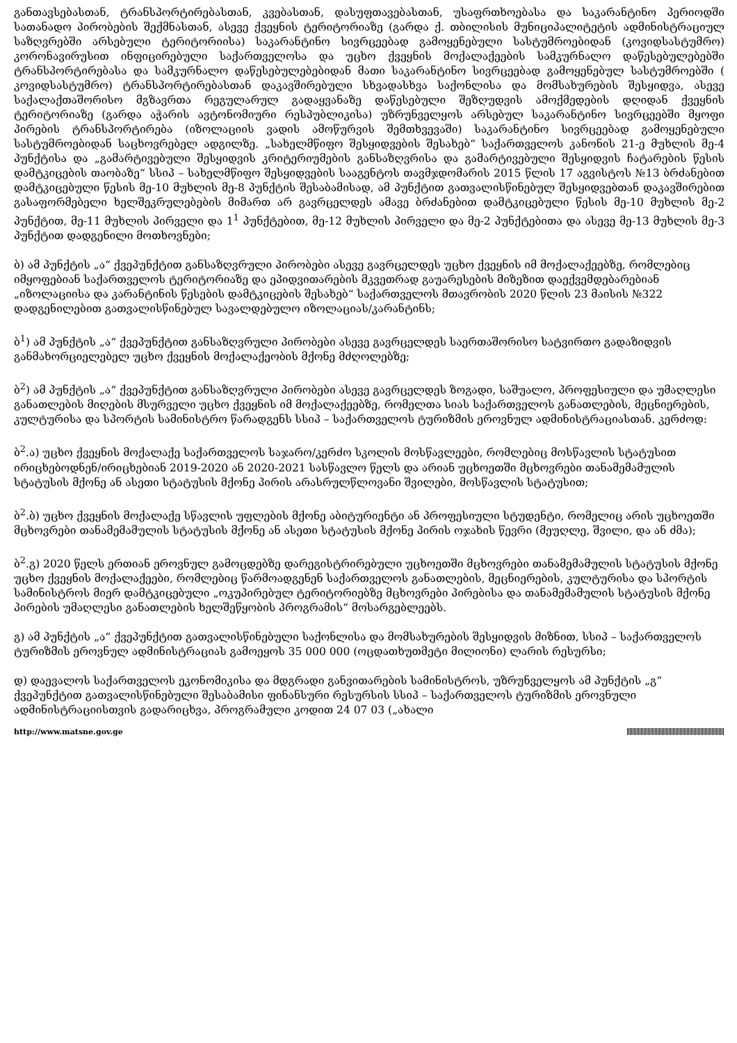განთავსებასთან, ტრანსპორტირებასთან, კვებასთან, დასუფთავებასთან, უსაფრთხოებასა და საკარანტინო პერიოდში სათანადო პირობების შექმნასთან, ასევე ქვეყნის ტერიტორიაზე (გარდა ქ. თბილისის მუნიციპალიტეტის ადმინისტრაციულ საზღვრებში არსებული ტერიტორიისა) საკარანტინო სივრცეებად გამოყენებული სასტუმროებიდან (კოვიდსასტუმრო) კორონავირუსით ინფიცირებული საქართველოსა და უცხო ქვეყნის მოქალაქეების სამკურნალო დაწესებულებებში ტრანსპორტირებასა და სამკურნალო დაწესებულებებიდან მათი საკარანტინო სივრცეებად გამოყენებულ სასტუმროებში ( კოვიდსასტუმრო) ტრანსპორტირებასთან დაკავშირებული სხვადასხვა საქონლისა და მომსახურების შესყიდვა, ასევე საქალაქთაშორისო მგზავრთა რეგულარულ გადაყვანაზე დაწესებული შეზღუდვის ამოქმედების დღიდან ქვეყნის ტერიტორიაზე (გარდა აჭარის ავტონომიური რესპუბლიკისა) უზრუნველყოს არსებულ საკარანტინო სივრცეებში მყოფი პირების ტრანსპორტირება (იზოლაციის ვადის ამოწურვის შემთხვევაში) საკარანტინო სივრცეებად გამოყენებული სასტუმროებიდან საცხოვრებელ ადგილზე. „სახელმწიფო შესყიდვების შესახებ“ საქართველოს კანონის 21-ე მუხლის მე-4 პუნქტისა და „გამარტივებული შესყიდვის კრიტერიუმების განსაზღვრისა და გამარტივებული შესყიდვის ჩატარების წესის დამტკიცების თაობაზე“ სსიპ – სახელმწიფო შესყიდვების სააგენტოს თავმჯდომარის 2015 წლის 17 აგვისტოს №13 ბრძანებით დამტკიცებული წესის მე-10 მუხლის მე-8 პუნქტის შესაბამისად, ამ პუნქტით გათვალისწინებულ შესყიდვებთან დაკავშირებით გასაფორმებელი ხელშეკრულებების მიმართ არ გავრცელდეს ამავე ბრძანებით დამტკიცებული წესის მე-10 მუხლის მე-2 პუნქტით, მე-11 მუხლის პირველი და 1<sup>1</sup> პუნქტებით, მე-12 მუხლის პირველი და მე-2 პუნქტებითა და ასევე მე-13 მუხლის მე-3 პუნქტით დადგენილი მოთხოვნები;
ბ) ამ პუნქტის „ა“ ქვეპუნქტით განსაზღვრული პირობები ასევე გავრცელდეს უცხო ქვეყნის იმ მოქალაქეებზე, რომლებიც იმყოფებიან საქართველოს ტერიტორიაზე და ეპიდვითარების მკვეთრად გაუარესების მიზეზით დაექვემდებარებიან „იზოლაციისა და კარანტინის წესების დამტკიცების შესახებ“ საქართველოს მთავრობის 2020 წლის 23 მაისის №322 დადგენილებით გათვალისწინებულ სავალდებულო იზოლაციას/კარანტინს;
ბ<sup>1</sup>) ამ პუნქტის „ა“ ქვეპუნქტით განსაზღვრული პირობები ასევე გავრცელდეს საერთაშორისო სატვირთო გადაზიდვის განმახორციელებელ უცხო ქვეყნის მოქალაქეობის მქონე მძღოლებზე;
ბ<sup>2</sup>) ამ პუნქტის „ა“ ქვეპუნქტით განსაზღვრული პირობები ასევე გავრცელდეს ზოგადი, საშუალო, პროფესიული და უმაღლესი განათლების მიღების მსურველი უცხო ქვეყნის იმ მოქალაქეებზე, რომელთა სიას საქართველოს განათლების, მეცნიერების, კულტურისა და სპორტის სამინისტრო წარადგენს სსიპ – საქართველოს ტურიზმის ეროვნულ ადმინისტრაციასთან. კერძოდ:
ბ<sup>2</sup>.ა) უცხო ქვეყნის მოქალაქე საქართველოს საჯარო/კერძო სკოლის მოსწავლეები, რომლებიც მოსწავლის სტატუსით ირიცხებოდნენ/ირიცხებიან 2019-2020 ან 2020-2021 სასწავლო წელს და არიან უცხოეთში მცხოვრები თანამემამულის სტატუსის მქონე ან ასეთი სტატუსის მქონე პირის არასრულწლოვანი შვილები, მოსწავლის სტატუსით;
ბ<sup>2</sup>.ბ) უცხო ქვეყნის მოქალაქე სწავლის უფლების მქონე აბიტურიენტი ან პროფესიული სტუდენტი, რომელიც არის უცხოეთში მცხოვრები თანამემამულის სტატუსის მქონე ან ასეთი სტატუსის მქონე პირის ოჯახის წევრი (მეუღლე, შვილი, და ან ძმა);
ბ<sup>2</sup>.გ) 2020 წელს ერთიან ეროვნულ გამოცდებზე დარეგისტრირებული უცხოეთში მცხოვრები თანამემამულის სტატუსის მქონე უცხო ქვეყნის მოქალაქეები, რომლებიც წარმოადგენენ საქართველოს განათლების, მეცნიერების, კულტურისა და სპორტის სამინისტროს მიერ დამტკიცებული „ოკუპირებულ ტერიტორიებზე მცხოვრები პირებისა და თანამემამულის სტატუსის მქონე პირების უმაღლესი განათლების ხელშეწყობის პროგრამის“ მოსარგებლეებს.
გ) ამ პუნქტის „ა“ ქვეპუნქტით გათვალისწინებული საქონლისა და მომსახურების შესყიდვის მიზნით, სსიპ – საქართველოს ტურიზმის ეროვნულ ადმინისტრაციას გამოეყოს 35 000 000 (ოცდათხუთმეტი მილიონი) ლარის რესურსი;
დ) დაევალოს საქართველოს ეკონომიკისა და მდგრადი განვითარების სამინისტროს, უზრუნველყოს ამ პუნქტის „გ“ ქვეპუნქტით გათვალისწინებული შესაბამისი ფინანსური რესურსის სსიპ – საქართველოს ტურიზმის ეროვნული ადმინისტრაციისთვის გადარიცხვა, პროგრამული კოდით 24 07 03 („ახალი
http://www.matsne.gov.ge